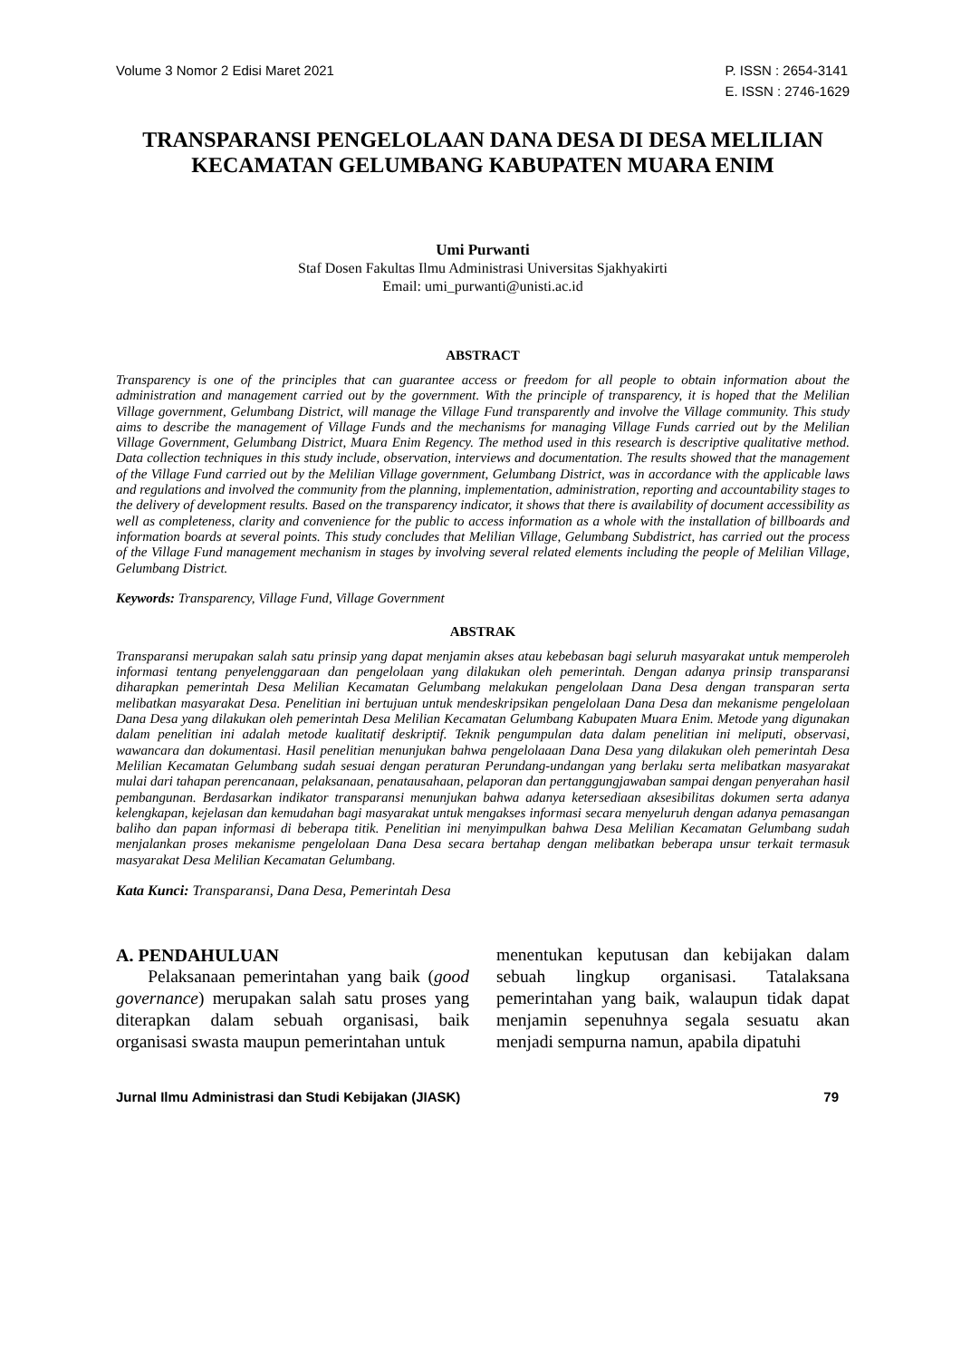Volume 3 Nomor 2 Edisi Maret 2021
P. ISSN : 2654-3141
E. ISSN : 2746-1629
TRANSPARANSI PENGELOLAAN DANA DESA DI DESA MELILIAN KECAMATAN GELUMBANG KABUPATEN MUARA ENIM
Umi Purwanti
Staf Dosen Fakultas Ilmu Administrasi Universitas Sjakhyakirti
Email: umi_purwanti@unisti.ac.id
ABSTRACT
Transparency is one of the principles that can guarantee access or freedom for all people to obtain information about the administration and management carried out by the government. With the principle of transparency, it is hoped that the Melilian Village government, Gelumbang District, will manage the Village Fund transparently and involve the Village community. This study aims to describe the management of Village Funds and the mechanisms for managing Village Funds carried out by the Melilian Village Government, Gelumbang District, Muara Enim Regency. The method used in this research is descriptive qualitative method. Data collection techniques in this study include, observation, interviews and documentation. The results showed that the management of the Village Fund carried out by the Melilian Village government, Gelumbang District, was in accordance with the applicable laws and regulations and involved the community from the planning, implementation, administration, reporting and accountability stages to the delivery of development results. Based on the transparency indicator, it shows that there is availability of document accessibility as well as completeness, clarity and convenience for the public to access information as a whole with the installation of billboards and information boards at several points. This study concludes that Melilian Village, Gelumbang Subdistrict, has carried out the process of the Village Fund management mechanism in stages by involving several related elements including the people of Melilian Village, Gelumbang District.
Keywords: Transparency, Village Fund, Village Government
ABSTRAK
Transparansi merupakan salah satu prinsip yang dapat menjamin akses atau kebebasan bagi seluruh masyarakat untuk memperoleh informasi tentang penyelenggaraan dan pengelolaan yang dilakukan oleh pemerintah. Dengan adanya prinsip transparansi diharapkan pemerintah Desa Melilian Kecamatan Gelumbang melakukan pengelolaan Dana Desa dengan transparan serta melibatkan masyarakat Desa. Penelitian ini bertujuan untuk mendeskripsikan pengelolaan Dana Desa dan mekanisme pengelolaan Dana Desa yang dilakukan oleh pemerintah Desa Melilian Kecamatan Gelumbang Kabupaten Muara Enim. Metode yang digunakan dalam penelitian ini adalah metode kualitatif deskriptif. Teknik pengumpulan data dalam penelitian ini meliputi, observasi, wawancara dan dokumentasi. Hasil penelitian menunjukan bahwa pengelolaaan Dana Desa yang dilakukan oleh pemerintah Desa Melilian Kecamatan Gelumbang sudah sesuai dengan peraturan Perundang-undangan yang berlaku serta melibatkan masyarakat mulai dari tahapan perencanaan, pelaksanaan, penatausahaan, pelaporan dan pertanggungjawaban sampai dengan penyerahan hasil pembangunan. Berdasarkan indikator transparansi menunjukan bahwa adanya ketersediaan aksesibilitas dokumen serta adanya kelengkapan, kejelasan dan kemudahan bagi masyarakat untuk mengakses informasi secara menyeluruh dengan adanya pemasangan baliho dan papan informasi di beberapa titik. Penelitian ini menyimpulkan bahwa Desa Melilian Kecamatan Gelumbang sudah menjalankan proses mekanisme pengelolaan Dana Desa secara bertahap dengan melibatkan beberapa unsur terkait termasuk masyarakat Desa Melilian Kecamatan Gelumbang.
Kata Kunci: Transparansi, Dana Desa, Pemerintah Desa
A. PENDAHULUAN
Pelaksanaan pemerintahan yang baik (good governance) merupakan salah satu proses yang diterapkan dalam sebuah organisasi, baik organisasi swasta maupun pemerintahan untuk
menentukan keputusan dan kebijakan dalam sebuah lingkup organisasi. Tatalaksana pemerintahan yang baik, walaupun tidak dapat menjamin sepenuhnya segala sesuatu akan menjadi sempurna namun, apabila dipatuhi
Jurnal Ilmu Administrasi dan Studi Kebijakan (JIASK)
79